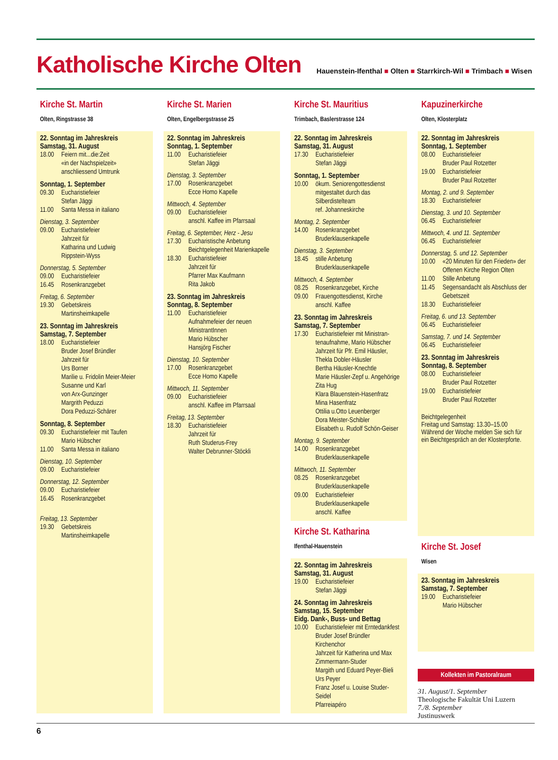Katholische Kirche Olten
Hauenstein-Ifenthal ■ Olten ■ Starrkirch-Wil ■ Trimbach ■ Wisen
Kirche St. Martin
Olten, Ringstrasse 38
22. Sonntag im Jahreskreis
Samstag, 31. August
18.00 Feiern mit...die:Zeit
«in der Nachspielzeit»
anschliessend Umtrunk
Sonntag, 1. September
09.30 Eucharistiefeier
Stefan Jäggi
11.00 Santa Messa in italiano
Dienstag, 3. September
09.00 Eucharistiefeier
Jahrzeit für
Katharina und Ludwig
Rippstein-Wyss
Donnerstag, 5. September
09.00 Eucharistiefeier
16.45 Rosenkranzgebet
Freitag, 6. September
19.30 Gebetskreis
Martinsheimkapelle
23. Sonntag im Jahreskreis
Samstag, 7. September
18.00 Eucharistiefeier
Bruder Josef Bründler
Jahrzeit für
Urs Borner
Marilie u. Fridolin Meier-Meier
Susanne und Karl
von Arx-Gunzinger
Margrith Peduzzi
Dora Peduzzi-Schärer
Sonntag, 8. September
09.30 Eucharistiefeier mit Taufen
Mario Hübscher
11.00 Santa Messa in italiano
Dienstag, 10. September
09.00 Eucharistiefeier
Donnerstag, 12. September
09.00 Eucharistiefeier
16.45 Rosenkranzgebet
Freitag, 13. September
19.30 Gebetskreis
Martinsheimkapelle
Kirche St. Marien
Olten, Engelbergstrasse 25
22. Sonntag im Jahreskreis
Sonntag, 1. September
11.00 Eucharistiefeier
Stefan Jäggi
Dienstag, 3. September
17.00 Rosenkranzgebet
Ecce Homo Kapelle
Mittwoch, 4. September
09.00 Eucharistiefeier
anschl. Kaffee im Pfarrsaal
Freitag, 6. September, Herz - Jesu
17.30 Eucharistische Anbetung
Beichtgelegenheit Marienkapelle
18.30 Eucharistiefeier
Jahrzeit für
Pfarrer Max Kaufmann
Rita Jakob
23. Sonntag im Jahreskreis
Sonntag, 8. September
11.00 Eucharistiefeier
Aufnahmefeier der neuen
MinistrantInnen
Mario Hübscher
Hansjörg Fischer
Dienstag, 10. September
17.00 Rosenkranzgebet
Ecce Homo Kapelle
Mittwoch, 11. September
09.00 Eucharistiefeier
anschl. Kaffee im Pfarrsaal
Freitag, 13. September
18.30 Eucharistiefeier
Jahrzeit für
Ruth Studerus-Frey
Walter Debrunner-Stöckli
Kirche St. Mauritius
Trimbach, Baslerstrasse 124
22. Sonntag im Jahreskreis
Samstag, 31. August
17.30 Eucharistiefeier
Stefan Jäggi
Sonntag, 1. September
10.00 ökum. Seniorengottesdienst
mitgestaltet durch das
Silberdistelteam
ref. Johanneskirche
Montag, 2. September
14.00 Rosenkranzgebet
Bruderklausenkapelle
Dienstag, 3. September
18.45 stille Anbetung
Bruderklausenkapelle
Mittwoch, 4. September
08.25 Rosenkranzgebet, Kirche
09.00 Frauengottesdienst, Kirche
anschl. Kaffee
23. Sonntag im Jahreskreis
Samstag, 7. September
17.30 Eucharistiefeier mit Ministran-tenaufnahme, Mario Hübscher
Jahrzeit für Pfr. Emil Häusler,
Thekla Dobler-Häusler
Bertha Häusler-Knechtle
Marie Häusler-Zepf u. Angehörige
Zita Hug
Klara Blauenstein-Hasenfratz
Mina Hasenfratz
Ottilia u.Otto Leuenberger
Dora Meister-Schibler
Elisabeth u. Rudolf Schön-Geiser
Montag, 9. September
14.00 Rosenkranzgebet
Bruderklausenkapelle
Mittwoch, 11. September
08.25 Rosenkranzgebet
Bruderklausenkapelle
09.00 Eucharistiefeier
Bruderklausenkapelle
anschl. Kaffee
Kirche St. Katharina
Ifenthal-Hauenstein
22. Sonntag im Jahreskreis
Samstag, 31. August
19.00 Eucharistiefeier
Stefan Jäggi
24. Sonntag im Jahreskreis
Samstag, 15. September
Eidg. Dank-, Buss- und Bettag
10.00 Eucharistiefeier mit Erntedankfest
Bruder Josef Bründler
Kirchenchor
Jahrzeit für Katherina und Max Zimmermann-Studer
Margith und Eduard Peyer-Bieli
Urs Peyer
Franz Josef u. Louise Studer-Seidel
Pfarreiapéro
Kapuzinerkirche
Olten, Klosterplatz
22. Sonntag im Jahreskreis
Sonntag, 1. September
08.00 Eucharistiefeier
Bruder Paul Rotzetter
19.00 Eucharistiefeier
Bruder Paul Rotzetter
Montag, 2. und 9. September
18.30 Eucharistiefeier
Dienstag, 3. und 10. September
06.45 Eucharistiefeier
Mittwoch, 4. und 11. September
06.45 Eucharistiefeier
Donnerstag, 5. und 12. September
10.00 «20 Minuten für den Frieden» der Offenen Kirche Region Olten
11.00 Stille Anbetung
11.45 Segensandacht als Abschluss der Gebetszeit
18.30 Eucharistiefeier
Freitag, 6. und 13. September
06.45 Eucharistiefeier
Samstag, 7. und 14. September
06.45 Eucharistiefeier
23. Sonntag im Jahreskreis
Sonntag, 8. September
08.00 Eucharistiefeier
Bruder Paul Rotzetter
19.00 Eucharistiefeier
Bruder Paul Rotzetter
Beichtgelegenheit
Freitag und Samstag: 13.30–15.00
Während der Woche melden Sie sich für ein Beichtgespräch an der Klosterpforte.
Kirche St. Josef
Wisen
23. Sonntag im Jahreskreis
Samstag, 7. September
19.00 Eucharistiefeier
Mario Hübscher
Kollekten im Pastoralraum
31. August/1. September
Theologische Fakultät Uni Luzern
7./8. September
Justinuswerk
6